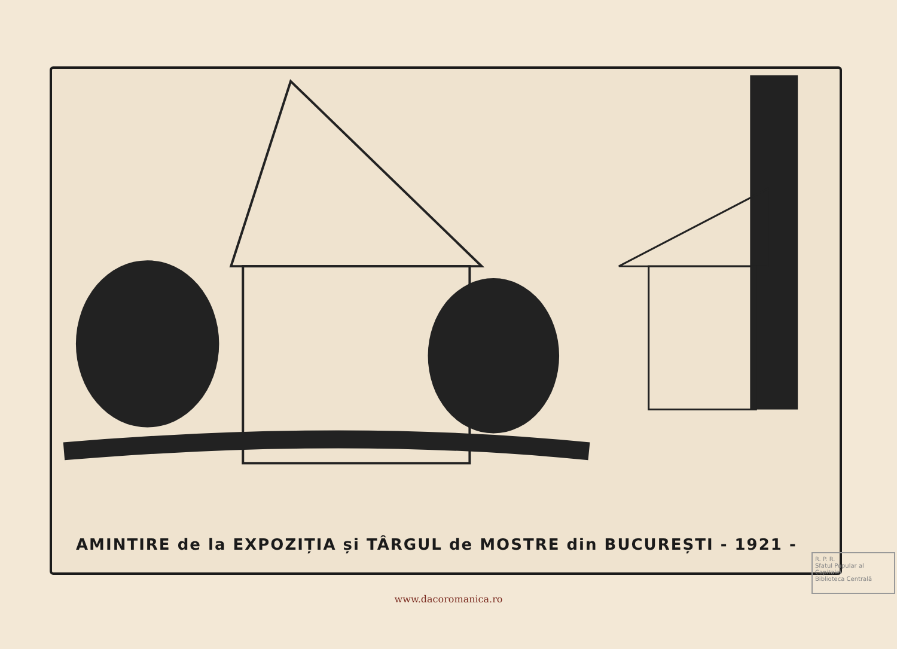AMINTIRE de la EXPOZIȚIA și TÂRGUL de MOSTRE din BUCUREȘTI - 1921 -
R. P. R.
Sfatul Popular al Capitalei
Biblioteca Centrală
www.dacoromanica.ro